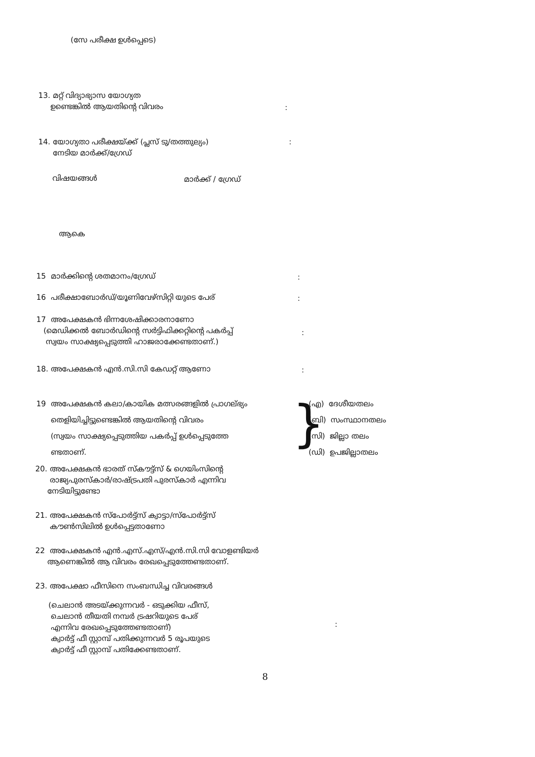(സേ പരീക്ഷ ഉൾപ്പെടെ)
13. മറ്റ് വിദ്യാഭ്യാസ യോഗ്യത
ഉണ്ടെങ്കിൽ ആയതിന്റെ വിവരം
:
14. യോഗ്യതാ പരീക്ഷയ്ക്ക് (പ്ലസ് ടു/തത്തുല്യം)
നേടിയ മാർക്ക്/ഗ്രേഡ്
:
വിഷയങ്ങൾ മാർക്ക് / ഗ്രേഡ്
ആകെ
15 മാർക്കിന്റെ ശതമാനം/ഗ്രേഡ് :
16 പരീക്ഷാബോർഡ്/യൂണിവേഴ്സിറ്റി യുടെ പേര്
:
17 അപേക്ഷകൻ ഭിന്നശേഷിക്കാരനാണോ
(മെഡിക്കൽ ബോർഡിന്റെ സർട്ടിഫിക്കറ്റിന്റെ പകർപ്പ്
സ്വയം സാക്ഷ്യപ്പെടുത്തി ഹാജരാക്കേണ്ടതാണ്.)
:
18. അപേക്ഷകൻ എൻ.സി.സി കേഡറ്റ് ആണോ
:
19 അപേക്ഷകൻ കലാ/കായിക മത്സരങ്ങളിൽ പ്രാഗല്ഭ്യം
തെളിയിച്ചിട്ടുണ്ടെങ്കിൽ ആയതിന്റെ വിവരം
(സ്വയം സാക്ഷ്യപ്പെടുത്തിയ പകർപ്പ് ഉൾപ്പെടുത്തേ
ണ്ടതാണ്.
}
(എ) ദേശീയതലം
(ബി) സംസ്ഥാനതലം
(സി) ജില്ലാ തലം
(ഡി) ഉപജില്ലാതലം
20. അപേക്ഷകൻ ഭാരത് സ്കൗട്ട്സ് & ഗെയിംസിന്റെ
രാജ്യപുരസ്കാർ/രാഷ്ട്രപതി പുരസ്കാർ എന്നിവ
നേടിയിട്ടുണ്ടോ
21. അപേക്ഷകൻ സ്പോർട്ട്സ് ക്വാട്ടാ/സ്പോർട്ട്സ്
കൗൺസിലിൽ ഉൾപ്പെട്ടതാണോ
22 അപേക്ഷകൻ എൻ.എസ്.എസ്/എൻ.സി.സി വോളണ്ടിയർ
ആണെങ്കിൽ ആ വിവരം രേഖപ്പെടുത്തേണ്ടതാണ്.
23. അപേക്ഷാ ഫീസിനെ സംബന്ധിച്ച വിവരങ്ങൾ
(ചെലാൻ അടയ്ക്കുന്നവർ - ഒടുക്കിയ ഫീസ്,
ചെലാൻ തീയതി നമ്പർ ട്രഷറിയുടെ പേര്
എന്നിവ രേഖപ്പെടുത്തേണ്ടതാണ്)
ക്വാർട്ട് ഫീ സ്റ്റാമ്പ് പതിക്കുന്നവർ 5 രൂപയുടെ
ക്വാർട്ട് ഫീ സ്റ്റാമ്പ് പതിക്കേണ്ടതാണ്.
:
8